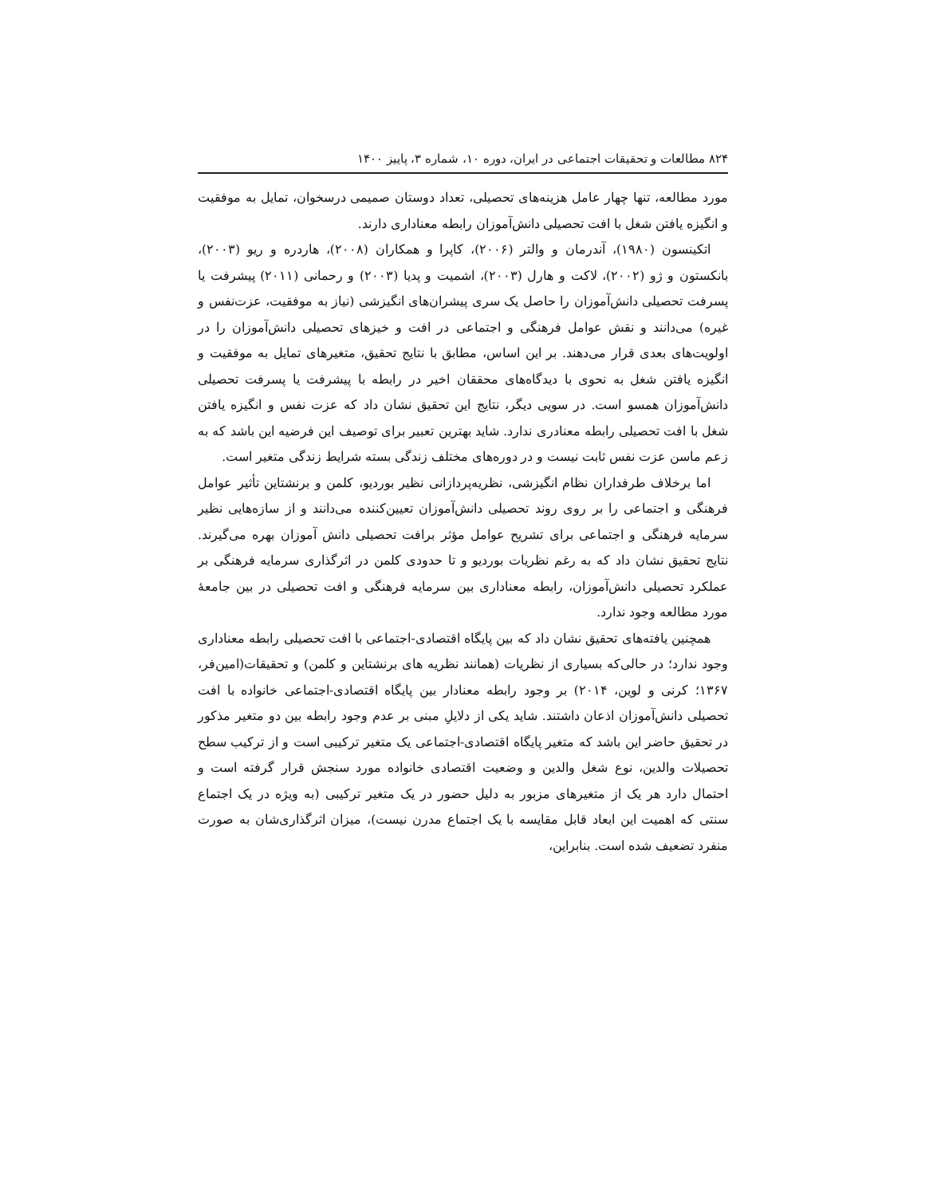۸۲۴ مطالعات و تحقیقات اجتماعی در ایران، دوره ۱۰، شماره ۳، پاییز ۱۴۰۰
مورد مطالعه، تنها چهار عامل هزینه‌های تحصیلی، تعداد دوستان صمیمی درسخوان، تمایل به موفقیت و انگیزه یافتن شغل با افت تحصیلی دانش‌آموزان رابطه معناداری دارند.
اتکینسون (۱۹۸۰)، آندرمان و والتر (۲۰۰۶)، کاپرا و همکاران (۲۰۰۸)، هاردره و ریو (۲۰۰۳)، بانکستون و ژو (۲۰۰۲)، لاکت و هارل (۲۰۰۳)، اشمیت و پدیا (۲۰۰۳) و رحمانی (۲۰۱۱) پیشرفت یا پسرفت تحصیلی دانش‌آموزان را حاصل یک سری پیشران‌های انگیزشی (نیاز به موفقیت، عزت‌نفس و غیره) می‌دانند و نقش عوامل فرهنگی و اجتماعی در افت و خیزهای تحصیلی دانش‌آموزان را در اولویت‌های بعدی قرار می‌دهند. بر این اساس، مطابق با نتایج تحقیق، متغیرهای تمایل به موفقیت و انگیزه یافتن شغل به نحوی با دیدگاه‌های محققان اخیر در رابطه با پیشرفت یا پسرفت تحصیلی دانش‌آموزان همسو است. در سویی دیگر، نتایج این تحقیق نشان داد که عزت نفس و انگیزه یافتن شغل با افت تحصیلی رابطه معنادری ندارد. شاید بهترین تعبیر برای توصیف این فرضیه این باشد که به زعم ماسن عزت نفس ثابت نیست و در دوره‌های مختلف زندگی بسته شرایط زندگی متغیر است.
اما برخلاف طرفداران نظام انگیزشی، نظریه‌پردازانی نظیر بوردیو، کلمن و برنشتاین تأثیر عوامل فرهنگی و اجتماعی را بر روی روند تحصیلی دانش‌آموزان تعیین‌کننده می‌دانند و از سازه‌هایی نظیر سرمایه فرهنگی و اجتماعی برای تشریح عوامل مؤثر برافت تحصیلی دانش آموزان بهره می‌گیرند. نتایج تحقیق نشان داد که به رغم نظریات بوردیو و تا حدودی کلمن در اثرگذاری سرمایه فرهنگی بر عملکرد تحصیلی دانش‌آموزان، رابطه معناداری بین سرمایه فرهنگی و افت تحصیلی در بین جامعهٔ مورد مطالعه وجود ندارد.
همچنین یافته‌های تحقیق نشان داد که بین پایگاه اقتصادی-اجتماعی با افت تحصیلی رابطه معناداری وجود ندارد؛ در حالی‌که بسیاری از نظریات (همانند نظریه های برنشتاین و کلمن) و تحقیقات(امین‌فر، ۱۳۶۷؛ کرنی و لوین، ۲۰۱۴) بر وجود رابطه معنادار بین پایگاه اقتصادی-اجتماعی خانواده با افت تحصیلی دانش‌آموزان اذعان داشتند. شاید یکی از دلایلِ مبنی بر عدم وجود رابطه بین دو متغیر مذکور در تحقیق حاضر این باشد که متغیر پایگاه اقتصادی-اجتماعی یک متغیر ترکیبی است و از ترکیب سطح تحصیلات والدین، نوع شغل والدین و وضعیت اقتصادی خانواده مورد سنجش قرار گرفته است و احتمال دارد هر یک از متغیرهای مزبور به دلیل حضور در یک متغیر ترکیبی (به ویژه در یک اجتماع سنتی که اهمیت این ابعاد قابل مقایسه با یک اجتماع مدرن نیست)، میزان اثرگذاری‌شان به صورت منفرد تضعیف شده است. بنابراین،